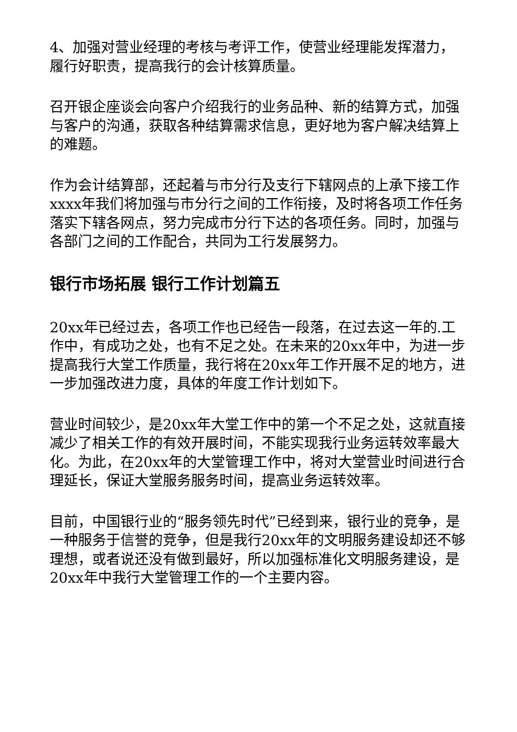4、加强对营业经理的考核与考评工作，使营业经理能发挥潜力，履行好职责，提高我行的会计核算质量。
召开银企座谈会向客户介绍我行的业务品种、新的结算方式，加强与客户的沟通，获取各种结算需求信息，更好地为客户解决结算上的难题。
作为会计结算部，还起着与市分行及支行下辖网点的上承下接工作xxxx年我们将加强与市分行之间的工作衔接，及时将各项工作任务落实下辖各网点，努力完成市分行下达的各项任务。同时，加强与各部门之间的工作配合，共同为工行发展努力。
银行市场拓展 银行工作计划篇五
20xx年已经过去，各项工作也已经告一段落，在过去这一年的.工作中，有成功之处，也有不足之处。在未来的20xx年中，为进一步提高我行大堂工作质量，我行将在20xx年工作开展不足的地方，进一步加强改进力度，具体的年度工作计划如下。
营业时间较少，是20xx年大堂工作中的第一个不足之处，这就直接减少了相关工作的有效开展时间，不能实现我行业务运转效率最大化。为此，在20xx年的大堂管理工作中，将对大堂营业时间进行合理延长，保证大堂服务服务时间，提高业务运转效率。
目前，中国银行业的“服务领先时代”已经到来，银行业的竞争，是一种服务于信誉的竞争，但是我行20xx年的文明服务建设却还不够理想，或者说还没有做到最好，所以加强标准化文明服务建设，是20xx年中我行大堂管理工作的一个主要内容。